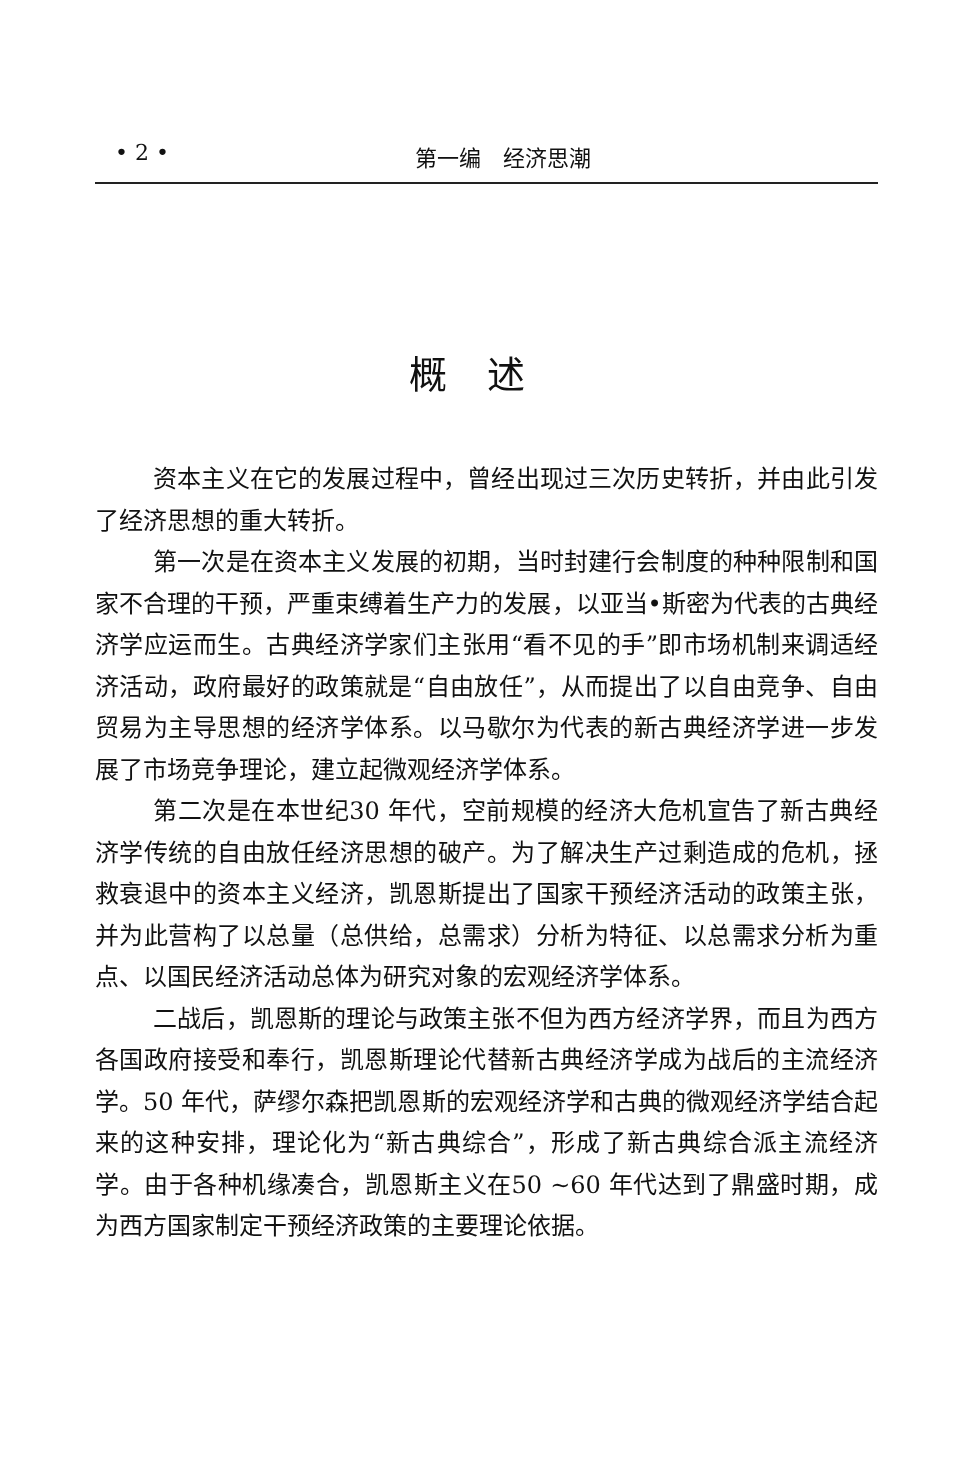• 2 • 第一编　经济思潮
概述
资本主义在它的发展过程中，曾经出现过三次历史转折，并由此引发了经济思想的重大转折。
第一次是在资本主义发展的初期，当时封建行会制度的种种限制和国家不合理的干预，严重束缚着生产力的发展，以亚当•斯密为代表的古典经济学应运而生。古典经济学家们主张用“看不见的手”即市场机制来调适经济活动，政府最好的政策就是“自由放任”，从而提出了以自由竞争、自由贸易为主导思想的经济学体系。以马歇尔为代表的新古典经济学进一步发展了市场竞争理论，建立起微观经济学体系。
第二次是在本世纪30 年代，空前规模的经济大危机宣告了新古典经济学传统的自由放任经济思想的破产。为了解决生产过剩造成的危机，拯救衰退中的资本主义经济，凯恩斯提出了国家干预经济活动的政策主张，并为此营构了以总量（总供给，总需求）分析为特征、以总需求分析为重点、以国民经济活动总体为研究对象的宏观经济学体系。
二战后，凯恩斯的理论与政策主张不但为西方经济学界，而且为西方各国政府接受和奉行，凯恩斯理论代替新古典经济学成为战后的主流经济学。50 年代，萨缪尔森把凯恩斯的宏观经济学和古典的微观经济学结合起来的这种安排，理论化为“新古典综合”，形成了新古典综合派主流经济学。由于各种机缘凑合，凯恩斯主义在50 ~60 年代达到了鼎盛时期，成为西方国家制定干预经济政策的主要理论依据。